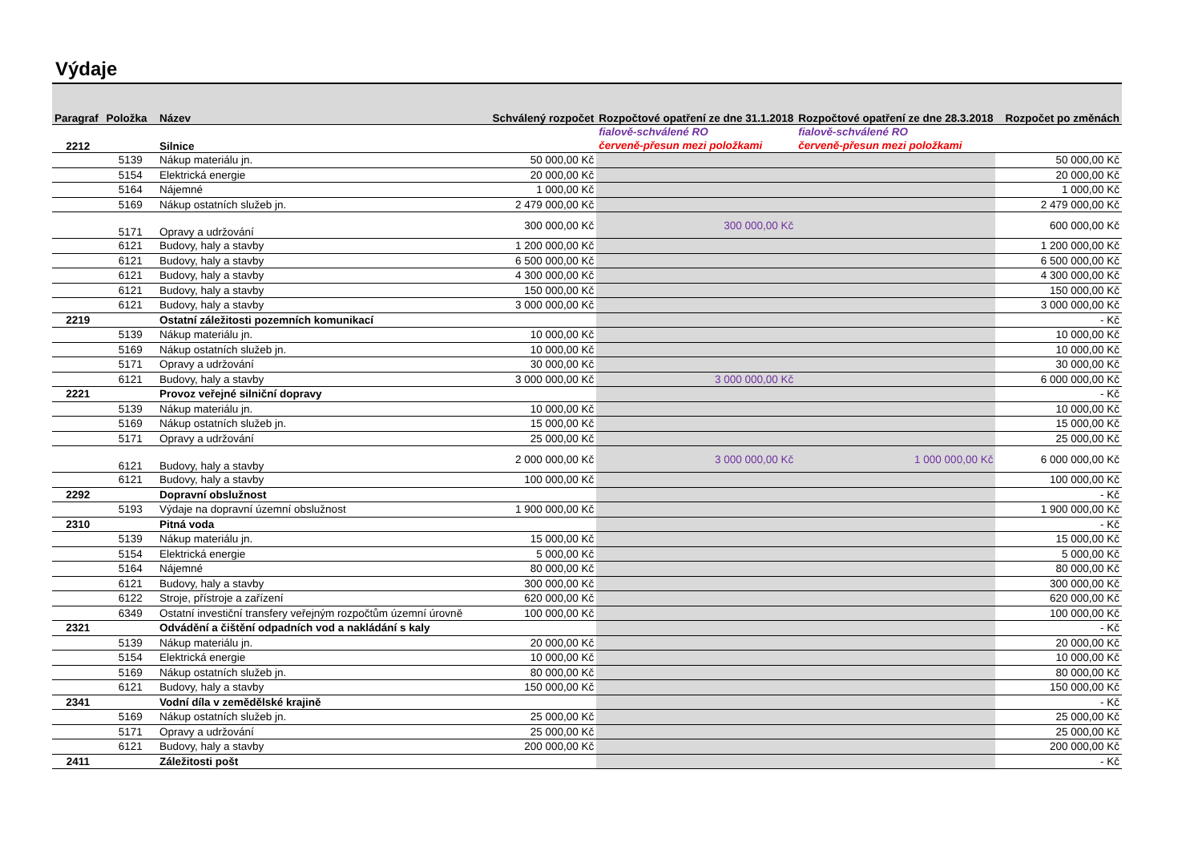Výdaje
| Paragraf | Položka | Název | Schválený rozpočet | Rozpočtové opatření ze dne 31.1.2018 | Rozpočtové opatření ze dne 28.3.2018 | Rozpočet po změnách |
| --- | --- | --- | --- | --- | --- | --- |
| 2212 | | Silnice | | fialově-schválené RO červeně-přesun mezi položkami | fialově-schválené RO červeně-přesun mezi položkami | |
| | 5139 | Nákup materiálu jn. | 50 000,00 Kč | | | 50 000,00 Kč |
| | 5154 | Elektrická energie | 20 000,00 Kč | | | 20 000,00 Kč |
| | 5164 | Nájemné | 1 000,00 Kč | | | 1 000,00 Kč |
| | 5169 | Nákup ostatních služeb jn. | 2 479 000,00 Kč | | | 2 479 000,00 Kč |
| | 5171 | Opravy a udržování | 300 000,00 Kč | 300 000,00 Kč | | 600 000,00 Kč |
| | 6121 | Budovy, haly a stavby | 1 200 000,00 Kč | | | 1 200 000,00 Kč |
| | 6121 | Budovy, haly a stavby | 6 500 000,00 Kč | | | 6 500 000,00 Kč |
| | 6121 | Budovy, haly a stavby | 4 300 000,00 Kč | | | 4 300 000,00 Kč |
| | 6121 | Budovy, haly a stavby | 150 000,00 Kč | | | 150 000,00 Kč |
| | 6121 | Budovy, haly a stavby | 3 000 000,00 Kč | | | 3 000 000,00 Kč |
| 2219 | | Ostatní záležitosti pozemních komunikací | | | | - Kč |
| | 5139 | Nákup materiálu jn. | 10 000,00 Kč | | | 10 000,00 Kč |
| | 5169 | Nákup ostatních služeb jn. | 10 000,00 Kč | | | 10 000,00 Kč |
| | 5171 | Opravy a udržování | 30 000,00 Kč | | | 30 000,00 Kč |
| | 6121 | Budovy, haly a stavby | 3 000 000,00 Kč | 3 000 000,00 Kč | | 6 000 000,00 Kč |
| 2221 | | Provoz veřejné silniční dopravy | | | | - Kč |
| | 5139 | Nákup materiálu jn. | 10 000,00 Kč | | | 10 000,00 Kč |
| | 5169 | Nákup ostatních služeb jn. | 15 000,00 Kč | | | 15 000,00 Kč |
| | 5171 | Opravy a udržování | 25 000,00 Kč | | | 25 000,00 Kč |
| | 6121 | Budovy, haly a stavby | 2 000 000,00 Kč | 3 000 000,00 Kč | 1 000 000,00 Kč | 6 000 000,00 Kč |
| | 6121 | Budovy, haly a stavby | 100 000,00 Kč | | | 100 000,00 Kč |
| 2292 | | Dopravní obslužnost | | | | - Kč |
| | 5193 | Výdaje na dopravní územní obslužnost | 1 900 000,00 Kč | | | 1 900 000,00 Kč |
| 2310 | | Pitná voda | | | | - Kč |
| | 5139 | Nákup materiálu jn. | 15 000,00 Kč | | | 15 000,00 Kč |
| | 5154 | Elektrická energie | 5 000,00 Kč | | | 5 000,00 Kč |
| | 5164 | Nájemné | 80 000,00 Kč | | | 80 000,00 Kč |
| | 6121 | Budovy, haly a stavby | 300 000,00 Kč | | | 300 000,00 Kč |
| | 6122 | Stroje, přístroje a zařízení | 620 000,00 Kč | | | 620 000,00 Kč |
| | 6349 | Ostatní investiční transfery veřejným rozpočtům územní úrovně | 100 000,00 Kč | | | 100 000,00 Kč |
| 2321 | | Odvádění a čištění odpadních vod a nakládání s kaly | | | | - Kč |
| | 5139 | Nákup materiálu jn. | 20 000,00 Kč | | | 20 000,00 Kč |
| | 5154 | Elektrická energie | 10 000,00 Kč | | | 10 000,00 Kč |
| | 5169 | Nákup ostatních služeb jn. | 80 000,00 Kč | | | 80 000,00 Kč |
| | 6121 | Budovy, haly a stavby | 150 000,00 Kč | | | 150 000,00 Kč |
| 2341 | | Vodní díla v zemědělské krajině | | | | - Kč |
| | 5169 | Nákup ostatních služeb jn. | 25 000,00 Kč | | | 25 000,00 Kč |
| | 5171 | Opravy a udržování | 25 000,00 Kč | | | 25 000,00 Kč |
| | 6121 | Budovy, haly a stavby | 200 000,00 Kč | | | 200 000,00 Kč |
| 2411 | | Záležitosti pošt | | | | - Kč |